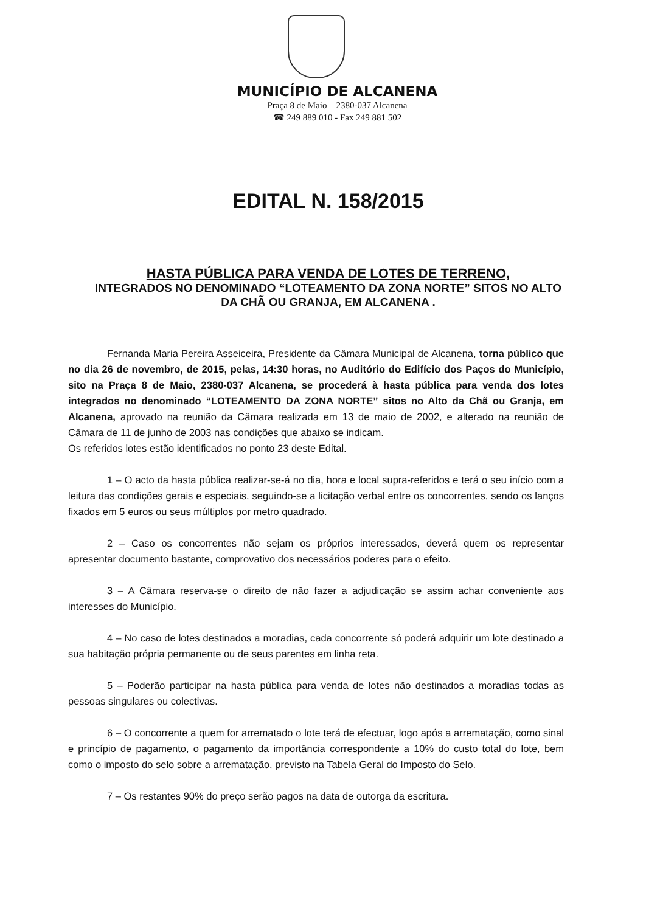MUNICÍPIO DE ALCANENA
Praça 8 de Maio – 2380-037 Alcanena
☎ 249 889 010 - Fax 249 881 502
EDITAL N. 158/2015
HASTA PÚBLICA PARA VENDA DE LOTES DE TERRENO,
INTEGRADOS NO DENOMINADO “LOTEAMENTO DA ZONA NORTE” SITOS NO ALTO DA CHÃ OU GRANJA, EM ALCANENA .
Fernanda Maria Pereira Asseiceira, Presidente da Câmara Municipal de Alcanena, torna público que no dia 26 de novembro, de 2015, pelas, 14:30 horas, no Auditório do Edifício dos Paços do Município, sito na Praça 8 de Maio, 2380-037 Alcanena, se procederá à hasta pública para venda dos lotes integrados no denominado “LOTEAMENTO DA ZONA NORTE” sitos no Alto da Chã ou Granja, em Alcanena, aprovado na reunião da Câmara realizada em 13 de maio de 2002, e alterado na reunião de Câmara de 11 de junho de 2003 nas condições que abaixo se indicam.
Os referidos lotes estão identificados no ponto 23 deste Edital.
1 – O acto da hasta pública realizar-se-á no dia, hora e local supra-referidos e terá o seu início com a leitura das condições gerais e especiais, seguindo-se a licitação verbal entre os concorrentes, sendo os lanços fixados em 5 euros ou seus múltiplos por metro quadrado.
2 – Caso os concorrentes não sejam os próprios interessados, deverá quem os representar apresentar documento bastante, comprovativo dos necessários poderes para o efeito.
3 – A Câmara reserva-se o direito de não fazer a adjudicação se assim achar conveniente aos interesses do Município.
4 – No caso de lotes destinados a moradias, cada concorrente só poderá adquirir um lote destinado a sua habitação própria permanente ou de seus parentes em linha reta.
5 – Poderão participar na hasta pública para venda de lotes não destinados a moradias todas as pessoas singulares ou colectivas.
6 – O concorrente a quem for arrematado o lote terá de efectuar, logo após a arrematação, como sinal e princípio de pagamento, o pagamento da importância correspondente a 10% do custo total do lote, bem como o imposto do selo sobre a arrematação, previsto na Tabela Geral do Imposto do Selo.
7 – Os restantes 90% do preço serão pagos na data de outorga da escritura.